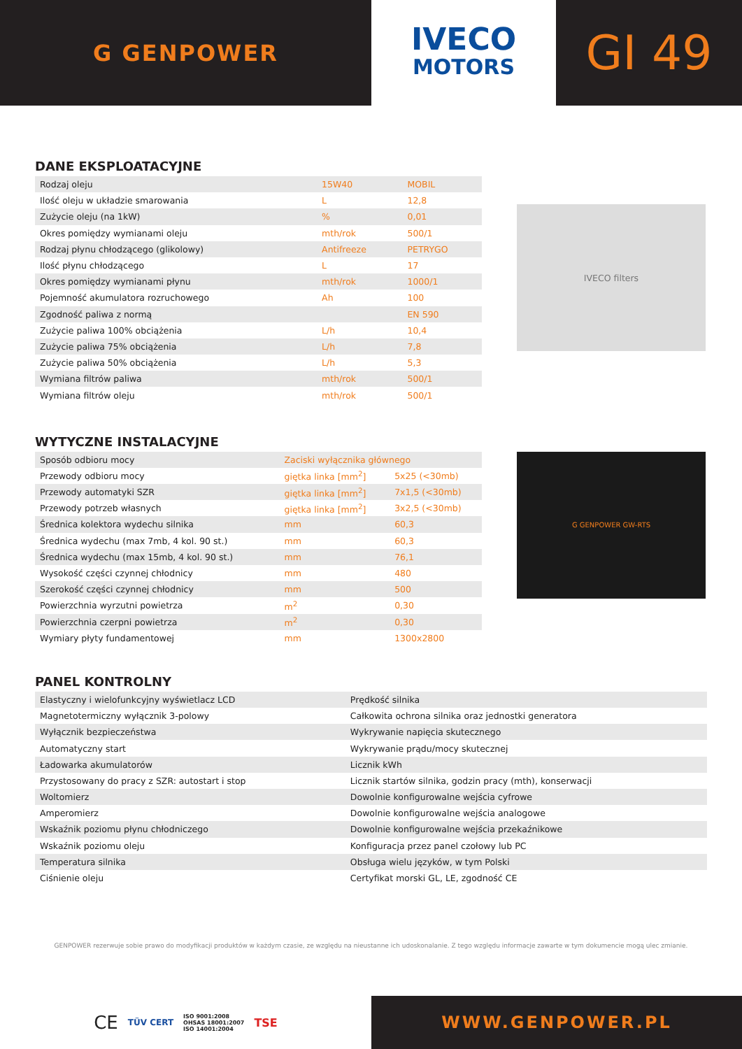G GENPOWER
IVECO
MOTORS
GI 49
DANE EKSPLOATACYJNE
| Rodzaj oleju | 15W40 | MOBIL |
| Ilość oleju w układzie smarowania | L | 12,8 |
| Zużycie oleju (na 1kW) | % | 0,01 |
| Okres pomiędzy wymianami oleju | mth/rok | 500/1 |
| Rodzaj płynu chłodzącego (glikolowy) | Antifreeze | PETRYGO |
| Ilość płynu chłodzącego | L | 17 |
| Okres pomiędzy wymianami płynu | mth/rok | 1000/1 |
| Pojemność akumulatora rozruchowego | Ah | 100 |
| Zgodność paliwa z normą | | EN 590 |
| Zużycie paliwa 100% obciążenia | L/h | 10,4 |
| Zużycie paliwa 75% obciążenia | L/h | 7,8 |
| Zużycie paliwa 50% obciążenia | L/h | 5,3 |
| Wymiana filtrów paliwa | mth/rok | 500/1 |
| Wymiana filtrów oleju | mth/rok | 500/1 |
IVECO filters
WYTYCZNE INSTALACYJNE
| Sposób odbioru mocy | Zaciski wyłącznika głównego | |
| Przewody odbioru mocy | giętka linka [mm<sup>2</sup>] | 5x25 (<30mb) |
| Przewody automatyki SZR | giętka linka [mm<sup>2</sup>] | 7x1,5 (<30mb) |
| Przewody potrzeb własnych | giętka linka [mm<sup>2</sup>] | 3x2,5 (<30mb) |
| Średnica kolektora wydechu silnika | mm | 60,3 |
| Średnica wydechu (max 7mb, 4 kol. 90 st.) | mm | 60,3 |
| Średnica wydechu (max 15mb, 4 kol. 90 st.) | mm | 76,1 |
| Wysokość części czynnej chłodnicy | mm | 480 |
| Szerokość części czynnej chłodnicy | mm | 500 |
| Powierzchnia wyrzutni powietrza | m<sup>2</sup> | 0,30 |
| Powierzchnia czerpni powietrza | m<sup>2</sup> | 0,30 |
| Wymiary płyty fundamentowej | mm | 1300x2800 |
G GENPOWER GW-RTS
PANEL KONTROLNY
| Elastyczny i wielofunkcyjny wyświetlacz LCD | Prędkość silnika |
| Magnetotermiczny wyłącznik 3-polowy | Całkowita ochrona silnika oraz jednostki generatora |
| Wyłącznik bezpieczeństwa | Wykrywanie napięcia skutecznego |
| Automatyczny start | Wykrywanie prądu/mocy skutecznej |
| Ładowarka akumulatorów | Licznik kWh |
| Przystosowany do pracy z SZR: autostart i stop | Licznik startów silnika, godzin pracy (mth), konserwacji |
| Woltomierz | Dowolnie konfigurowalne wejścia cyfrowe |
| Amperomierz | Dowolnie konfigurowalne wejścia analogowe |
| Wskaźnik poziomu płynu chłodniczego | Dowolnie konfigurowalne wejścia przekaźnikowe |
| Wskaźnik poziomu oleju | Konfiguracja przez panel czołowy lub PC |
| Temperatura silnika | Obsługa wielu języków, w tym Polski |
| Ciśnienie oleju | Certyfikat morski GL, LE, zgodność CE |
GENPOWER rezerwuje sobie prawo do modyfikacji produktów w każdym czasie, ze względu na nieustanne ich udoskonalanie. Z tego względu informacje zawarte w tym dokumencie mogą ulec zmianie.
CE TÜV CERT ISO 9001:2008
OHSAS 18001:2007
ISO 14001:2004 TSE
WWW.GENPOWER.PL